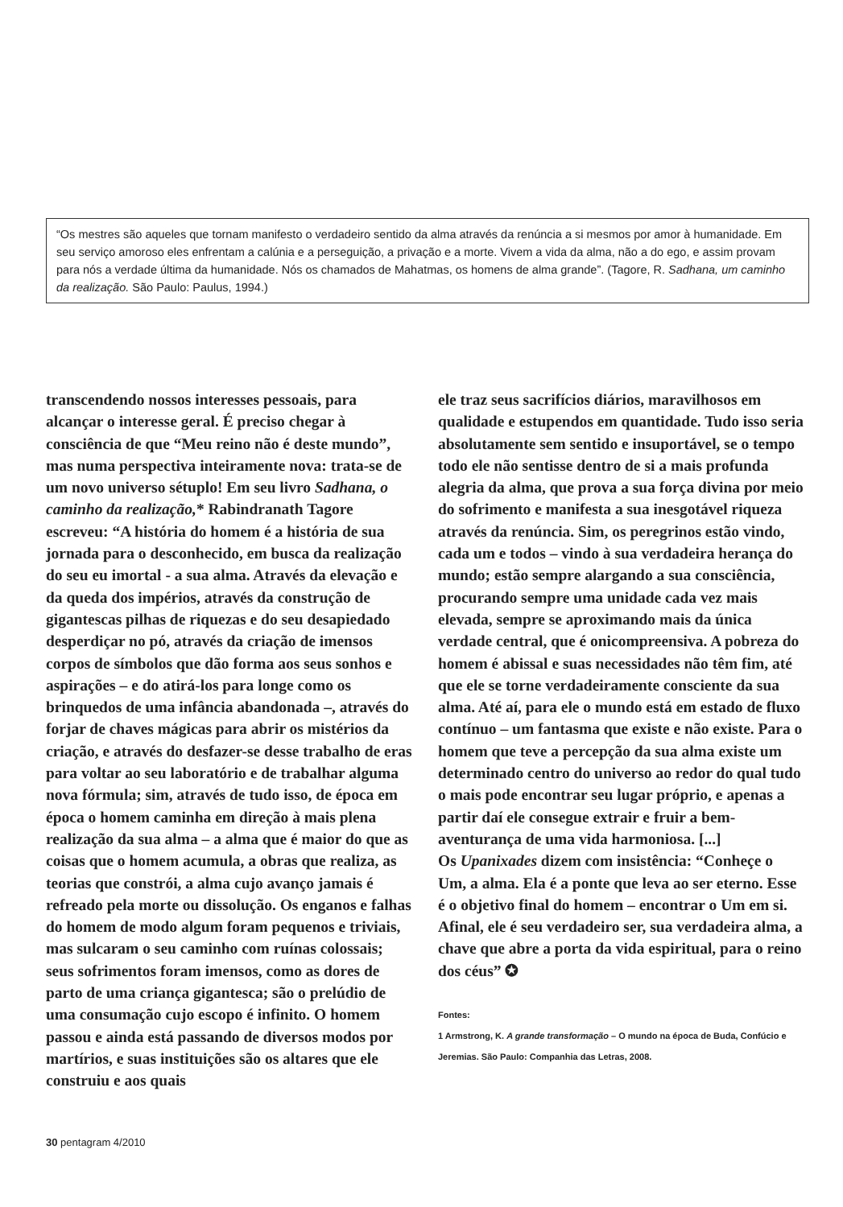“Os mestres são aqueles que tornam manifesto o verdadeiro sentido da alma através da renúncia a si mesmos por amor à humanidade. Em seu serviço amoroso eles enfrentam a calúnia e a perseguição, a privação e a morte. Vivem a vida da alma, não a do ego, e assim provam para nós a verdade última da humanidade. Nós os chamados de Mahatmas, os homens de alma grande”. (Tagore, R. Sadhana, um caminho da realização. São Paulo: Paulus, 1994.)
transcendendo nossos interesses pessoais, para alcançar o interesse geral. É preciso chegar à consciência de que “Meu reino não é deste mundo”, mas numa perspectiva inteiramente nova: trata-se de um novo universo sétuplo! Em seu livro Sadhana, o caminho da realização,* Rabindranath Tagore escreveu: “A história do homem é a história de sua jornada para o desconhecido, em busca da realização do seu eu imortal - a sua alma. Através da elevação e da queda dos impérios, através da construção de gigantescas pilhas de riquezas e do seu desapiedado desperdiçar no pó, através da criação de imensos corpos de símbolos que dão forma aos seus sonhos e aspirações – e do atirá-los para longe como os brinquedos de uma infância abandonada –, através do forjar de chaves mágicas para abrir os mistérios da criação, e através do desfazer-se desse trabalho de eras para voltar ao seu laboratório e de trabalhar alguma nova fórmula; sim, através de tudo isso, de época em época o homem caminha em direção à mais plena realização da sua alma – a alma que é maior do que as coisas que o homem acumula, a obras que realiza, as teorias que constrói, a alma cujo avanço jamais é refreado pela morte ou dissolução. Os enganos e falhas do homem de modo algum foram pequenos e triviais, mas sulcaram o seu caminho com ruínas colossais; seus sofrimentos foram imensos, como as dores de parto de uma criança gigantesca; são o prelúdio de uma consumação cujo escopo é infinito. O homem passou e ainda está passando de diversos modos por martírios, e suas instituições são os altares que ele construiu e aos quais
ele traz seus sacrifícios diários, maravilhosos em qualidade e estupendos em quantidade. Tudo isso seria absolutamente sem sentido e insuportável, se o tempo todo ele não sentisse dentro de si a mais profunda alegria da alma, que prova a sua força divina por meio do sofrimento e manifesta a sua inesgotável riqueza através da renúncia. Sim, os peregrinos estão vindo, cada um e todos – vindo à sua verdadeira herança do mundo; estão sempre alargando a sua consciência, procurando sempre uma unidade cada vez mais elevada, sempre se aproximando mais da única verdade central, que é onicompreensiva. A pobreza do homem é abissal e suas necessidades não têm fim, até que ele se torne verdadeiramente consciente da sua alma. Até aí, para ele o mundo está em estado de fluxo contínuo – um fantasma que existe e não existe. Para o homem que teve a percepção da sua alma existe um determinado centro do universo ao redor do qual tudo o mais pode encontrar seu lugar próprio, e apenas a partir daí ele consegue extrair e fruir a bem-aventurança de uma vida harmoniosa. [...]
Os Upanixades dizem com insistência: “Conheçe o Um, a alma. Ela é a ponte que leva ao ser eterno. Esse é o objetivo final do homem – encontrar o Um em si. Afinal, ele é seu verdadeiro ser, sua verdadeira alma, a chave que abre a porta da vida espiritual, para o reino dos céus” ✪
Fontes:
1 Armstrong, K. A grande transformação – O mundo na época de Buda, Confúcio e Jeremias. São Paulo: Companhia das Letras, 2008.
30 pentagram 4/2010